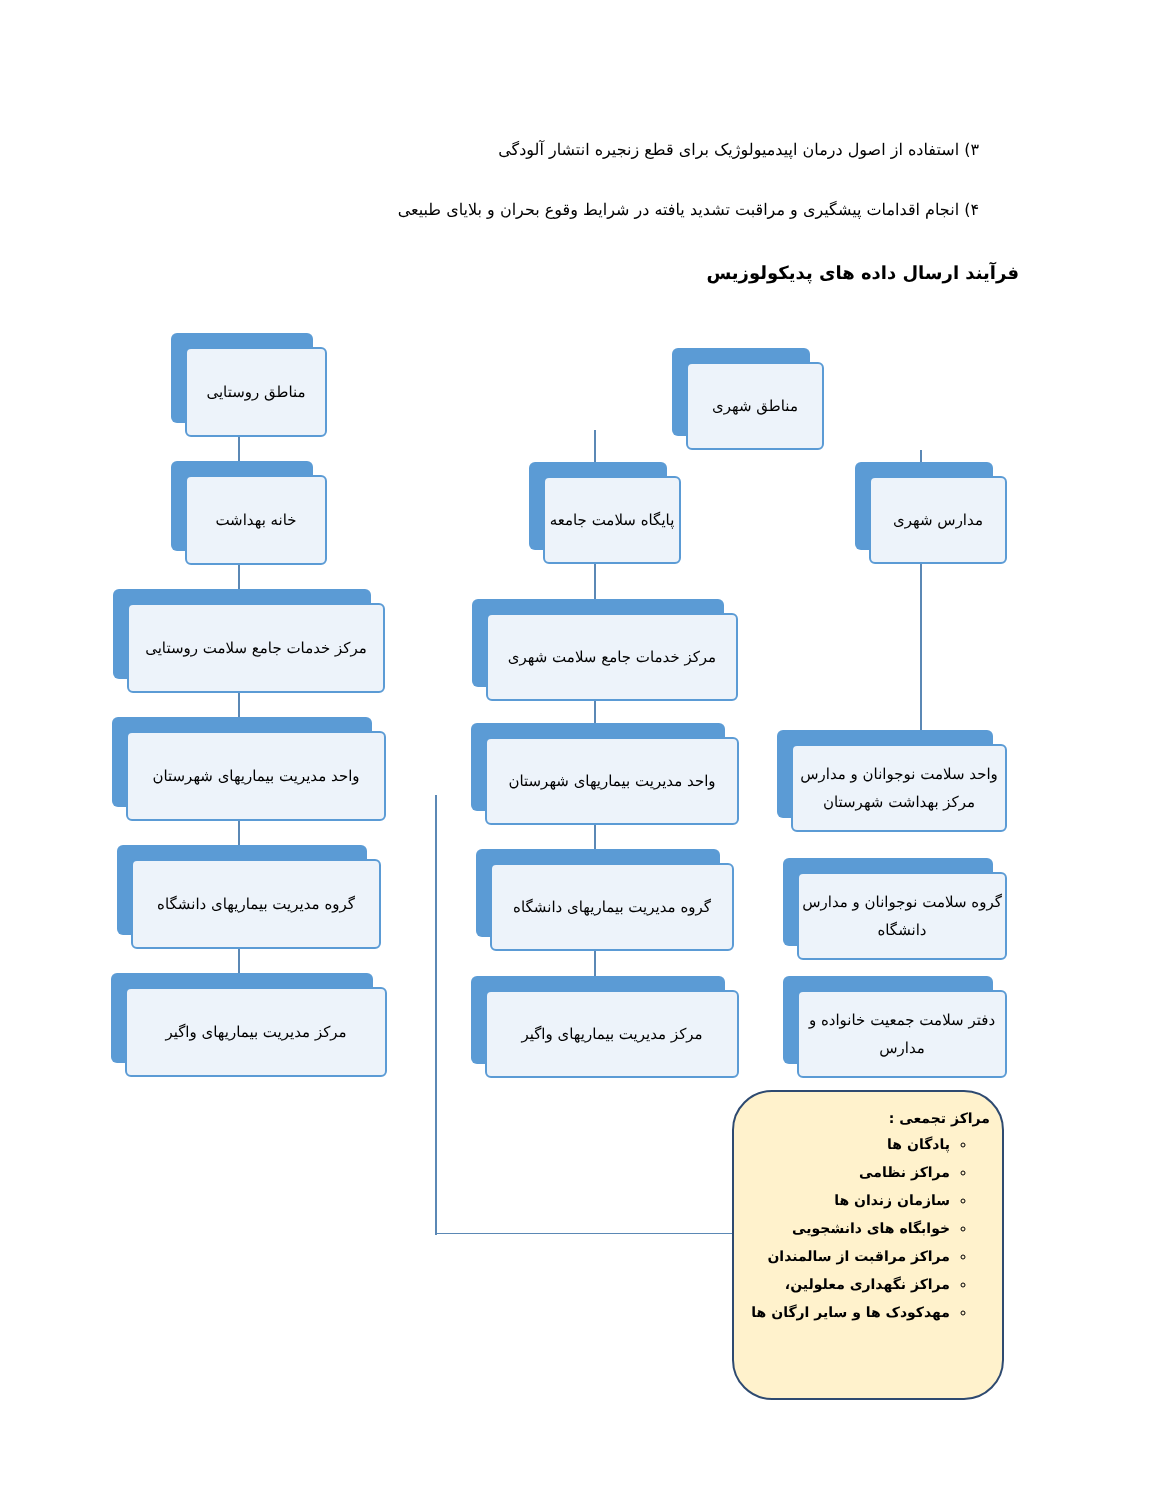۳) استفاده از اصول درمان اپیدمیولوژیک برای قطع زنجیره انتشار آلودگی
۴) انجام اقدامات پیشگیری و مراقبت تشدید یافته در شرایط وقوع بحران و بلایای طبیعی
فرآیند ارسال داده های پدیکولوزیس
مناطق روستایی
خانه بهداشت
مرکز خدمات جامع سلامت روستایی
واحد مدیریت بیماریهای شهرستان
گروه مدیریت بیماریهای دانشگاه
مرکز مدیریت بیماریهای واگیر
مناطق شهری
پایگاه سلامت جامعه
مرکز خدمات جامع سلامت شهری
واحد مدیریت بیماریهای شهرستان
گروه مدیریت بیماریهای دانشگاه
مرکز مدیریت بیماریهای واگیر
مدارس شهری
واحد سلامت نوجوانان و مدارس مرکز بهداشت شهرستان
گروه سلامت نوجوانان و مدارس دانشگاه
دفتر سلامت جمعیت خانواده و مدارس
مراکز تجمعی :
پادگان ها
مراکز نظامی
سازمان زندان ها
خوابگاه های دانشجویی
مراکز مراقبت از سالمندان
مراکز نگهداری معلولین،
مهدکودک ها و سایر ارگان ها